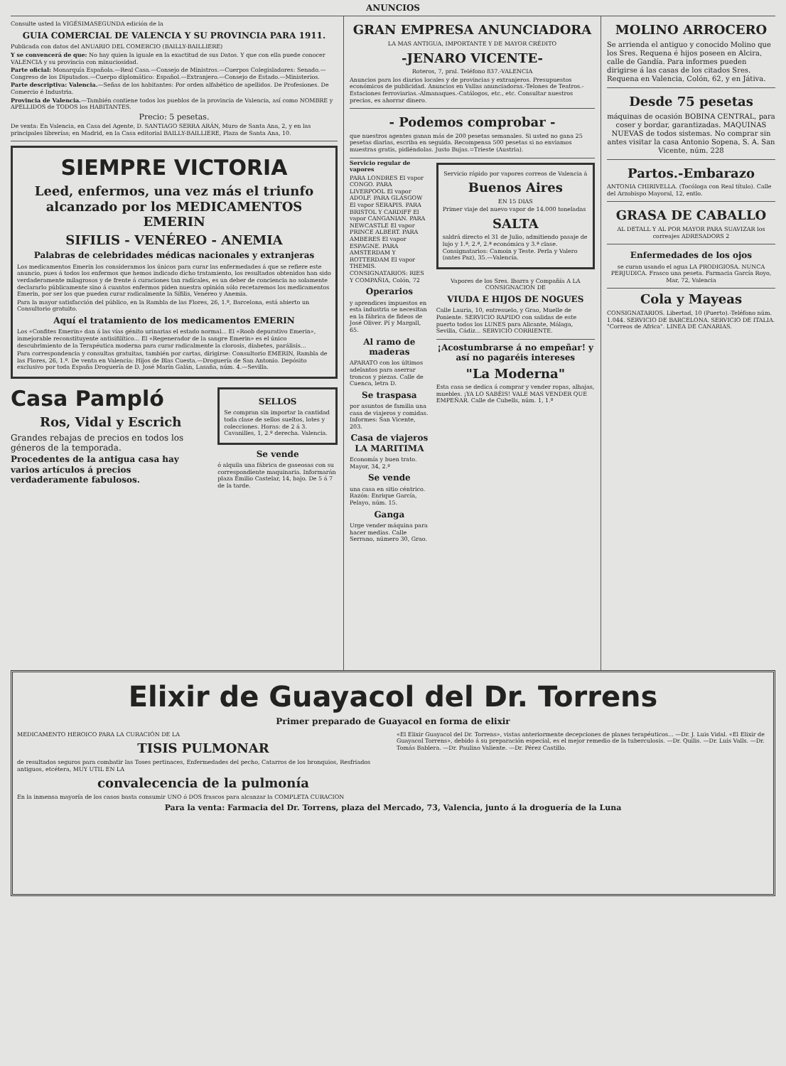ANUNCIOS
Consulte usted la VIGÉSIMASEGUNDA edición de la
GUIA COMERCIAL DE VALENCIA Y SU PROVINCIA PARA 1911.
Publicada con datos del ANUARIO DEL COMERCIO (BAILLY-BAILLIERE)
Y se convencerá de que: No hay quien la iguale en la exactitud de sus Datos. Y que con ella puede conocer VALENCIA y su provincia con minuciosidad.
Parte oficial: Monarquía Española.—Real Casa.—Consejo de Ministros.—Cuerpos Colegisladores: Senado.—Congreso de los Diputados.—Cuerpo diplomático: Español.—Extranjero.—Consejo de Estado.—Ministerios.
Parte descriptiva: Valencia.—Señas de los habitantes: Por orden alfabético de apellidos. De Profesiones. De Comercio é Industria.
Provincia de Valencia.—También contiene todos los pueblos de la provincia de Valencia, así como NOMBRE y APELLIDOS de TODOS los HABITANTES.
Precio: 5 pesetas.
De venta: En Valencia, en Casa del Agente, D. SANTIAGO SERRA ARÁN, Muro de Santa Ana, 2, y en las principales librerías; en Madrid, en la Casa editorial BAILLY-BAILLIERE, Plaza de Santa Ana, 10.
SIEMPRE VICTORIA
Leed, enfermos, una vez más el triunfo alcanzado por los MEDICAMENTOS EMERIN
SIFILIS - VENÉREO - ANEMIA
Palabras de celebridades médicas nacionales y extranjeras
Los medicamentos Emerin los consideramos los únicos para curar las enfermedades á que se refiere este anuncio, pues á todos los enfermos que hemos indicado dicho tratamiento, los resultados obtenidos han sido verdaderamente milagrosos y de frente á curaciones tan radicales, es un deber de conciencia no solamente declararlo públicamente sino á cuantos enfermos piden nuestra opinión sólo recetaremos los medicamentos Emerin, por ser los que pueden curar radicalmente la Sífilis, Venéreo y Anemia.
Para la mayor satisfacción del público, en la Rambla de las Flores, 26, 1.º, Barcelona, está abierto un Consultorio gratuito.
Aquí el tratamiento de los medicamentos EMERIN
Los «Confites Emerin» dan á las vías génito urinarias el estado normal... El «Roob depurativo Emerin», inmejorable reconstituyente antisifilítico... El «Regenerador de la sangre Emerin» es el único descubrimiento de la Terapéutica moderna para curar radicalmente la clorosis, diabetes, parálisis...
Para correspondencia y consultas gratuitas, también por cartas, dirigirse: Consultorio EMERIN, Rambla de las Flores, 26, 1.º. De venta en Valencia: Hijos de Blas Cuesta.—Droguería de San Antonio. Depósito exclusivo por toda España Droguería de D. José Marín Galán, Lasaña, núm. 4.—Sevilla.
Casa Pampló
Ros, Vidal y Escrich
Grandes rebajas de precios en todos los géneros de la temporada.
Procedentes de la antigua casa hay varios artículos á precios verdaderamente fabulosos.
SELLOS
Se compran sin importar la cantidad toda clase de sellos sueltos, lotes y colecciones. Horas: de 2 á 3. Cavanilles, 1, 2.º derecha. Valencia.
Se vende
ó alquila una fábrica de gaseosas con su correspondiente maquinaria. Informarán plaza Emilio Castelar, 14, bajo. De 5 á 7 de la tarde.
GRAN EMPRESA ANUNCIADORA
LA MAS ANTIGUA, IMPORTANTE Y DE MAYOR CRÉDITO
-JENARO VICENTE-
Roteros, 7, pral. Teléfono 837.-VALENCIA
Anuncios para los diarios locales y de provincias y extranjeros. Presupuestos económicos de publicidad. Anuncios en Vallas anunciadoras.-Telones de Teatros.-Estaciones ferroviarias.-Almanaques.-Catálogos, etc., etc. Consultar nuestros precios, es ahorrar dinero.
- Podemos comprobar -
que nuestros agentes ganan más de 200 pesetas semanales. Si usted no gana 25 pesetas diarias, escriba en seguida. Recompensa 500 pesetas si no enviamos muestras gratis, pidiéndolas. Justo Bujas.=Trieste (Austria).
Servicio regular de vapores
PARA LONDRES El vapor CONGO. PARA LIVERPOOL El vapor ADOLF. PARA GLASGOW El vapor SERAPIS. PARA BRISTOL Y CARDIFF El vapor CANGANIAN. PARA NEWCASTLE El vapor PRINCE ALBERT. PARA AMBERES El vapor ESPAGNE. PARA AMSTERDAM Y ROTTERDAM El vapor THEMIS. CONSIGNATARIOS: RIES Y COMPAÑIA, Colón, 72
Operarios
y aprendices impuestos en esta industria se necesitan en la fábrica de fideos de José Oliver. Pí y Margall, 65.
Al ramo de maderas
APARATO con los últimos adelantos para aserrar troncos y piezas. Calle de Cuenca, letra D.
Se traspasa
por asuntos de familia una casa de viajeros y comidas. Informes: San Vicente, 203.
Casa de viajeros LA MARITIMA
Economía y buen trato. Mayor, 34, 2.º
Se vende
una casa en sitio céntrico. Razón: Enrique García, Pelayo, núm. 15.
Ganga
Urge vender máquina para hacer medias. Calle Serrano, número 30, Grao.
Servicio rápido por vapores correos de Valencia á
Buenos Aires
EN 15 DIAS
Primer viaje del nuevo vapor de 14.000 toneladas
SALTA
saldrá directo el 31 de Julio, admitiendo pasaje de lujo y 1.ª, 2.ª, 2.ª económica y 3.ª clase. Consignatarios: Camoin y Teste. Perla y Valero (antes Paz), 35.—Valencia.
Vapores de los Sres. Ibarra y Compañía A LA CONSIGNACION DE
VIUDA E HIJOS DE NOGUES
Calle Lauria, 10, entresuelo, y Grao, Muelle de Poniente. SERVICIO RAPIDO con salidas de este puerto todos los LUNES para Alicante, Málaga, Sevilla, Cádiz... SERVICIO CORRIENTE.
¡Acostumbrarse á no empeñar! y así no pagaréis intereses
"La Moderna"
Esta casa se dedica á comprar y vender ropas, alhajas, muebles. ¡YA LO SABÉIS! VALE MAS VENDER QUE EMPEÑAR. Calle de Cubells, núm. 1, 1.º
MOLINO ARROCERO
Se arrienda el antiguo y conocido Molino que los Sres. Requena é hijos poseen en Alcira, calle de Gandía. Para informes pueden dirigirse á las casas de los citados Sres. Requena en Valencia, Colón, 62, y en Játiva.
Desde 75 pesetas
máquinas de ocasión BOBINA CENTRAL, para coser y bordar, garantizadas. MAQUINAS NUEVAS de todos sistemas. No comprar sin antes visitar la casa Antonio Sopena, S. A. San Vicente, núm. 228
Partos.-Embarazo
ANTONIA CHIRIVELLA. (Tocóloga con Real título). Calle del Arzobispo Mayoral, 12, entlo.
GRASA DE CABALLO
AL DETALL Y AL POR MAYOR PARA SUAVIZAR los correajes ADRESADORS 2
Enfermedades de los ojos
se curan usando el agua LA PRODIGIOSA. NUNCA PERJUDICA. Frasco una peseta. Farmacia García Royo, Mar, 72, Valencia
Cola y Mayeas
CONSIGNATARIOS. Libertad, 10 (Puerto).-Teléfono núm. 1.044. SERVICIO DE BARCELONA. SERVICIO DE ITALIA. "Correos de Africa". LINEA DE CANARIAS.
Elixir de Guayacol del Dr. Torrens
Primer preparado de Guayacol en forma de elixir
MEDICAMENTO HEROICO PARA LA CURACIÓN DE LA
TISIS PULMONAR
de resultados seguros para combatir las Toses pertinaces, Enfermedades del pecho, Catarros de los bronquios, Resfriados antiguos, etcétera, MUY UTIL EN LA
convalecencia de la pulmonía
En la inmensa mayoría de los casos basta consumir UNO ó DOS frascos para alcanzar la COMPLETA CURACION
«El Elixir Guayacol del Dr. Torrens», vistas anteriormente decepciones de planes terapéuticos... —Dr. J. Luis Vidal. «El Elixir de Guayacol Torrens», debido á su preparación especial, es el mejor remedio de la tuberculosis. —Dr. Quilis. —Dr. Luis Valls. —Dr. Tomás Bablera. —Dr. Paulino Valiente. —Dr. Pérez Castillo.
Para la venta: Farmacia del Dr. Torrens, plaza del Mercado, 73, Valencia, junto á la droguería de la Luna